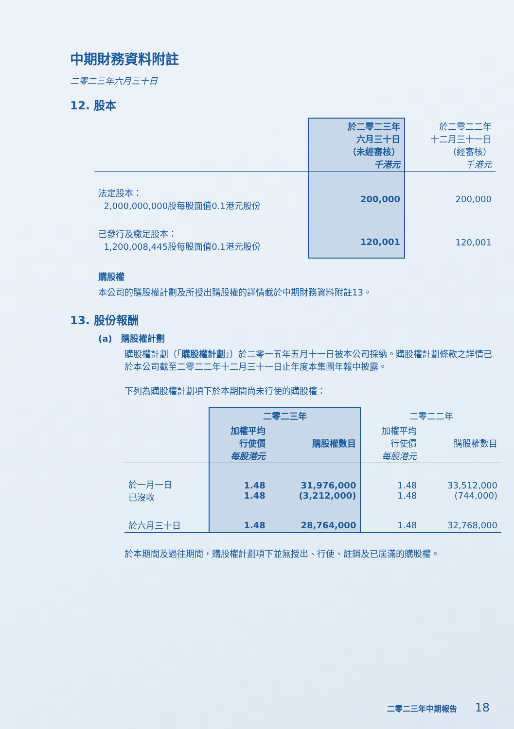中期財務資料附註
二零二三年六月三十日
12. 股本
| | 於二零二三年 六月三十日 （未經審核） 千港元 | 於二零二二年 十二月三十一日 （經審核） 千港元 |
| 法定股本： 2,000,000,000股每股面值0.1港元股份 | 200,000 | 200,000 |
| 已發行及繳足股本： 1,200,008,445股每股面值0.1港元股份 | 120,001 | 120,001 |
購股權
本公司的購股權計劃及所授出購股權的詳情載於中期財務資料附註13。
13. 股份報酬
(a) 購股權計劃
購股權計劃（「購股權計劃」）於二零一五年五月十一日被本公司採納。購股權計劃條款之詳情已於本公司截至二零二二年十二月三十一日止年度本集團年報中披露。
下列為購股權計劃項下於本期間尚未行使的購股權：
| | 二零二三年 | | 二零二二年 | |
| | 加權平均 行使價 每股港元 | 購股權數目 | 加權平均 行使價 每股港元 | 購股權數目 |
| 於一月一日 已沒收 | 1.48 1.48 | 31,976,000 (3,212,000) | 1.48 1.48 | 33,512,000 (744,000) |
| 於六月三十日 | 1.48 | 28,764,000 | 1.48 | 32,768,000 |
於本期間及過往期間，購股權計劃項下並無授出、行使、註銷及已屆滿的購股權。
二零二三年中期報告 18